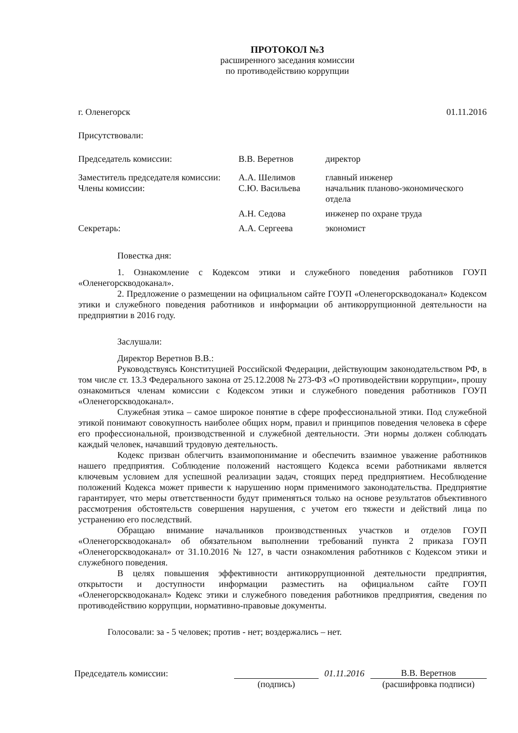ПРОТОКОЛ №3
расширенного заседания комиссии
по противодействию коррупции
г. Оленегорск 01.11.2016
Присутствовали:
| Председатель комиссии: | В.В. Веретнов | директор |
| Заместитель председателя комиссии: | А.А. Шелимов | главный инженер |
| Члены комиссии: | С.Ю. Васильева | начальник планово-экономического отдела |
| | А.Н. Седова | инженер по охране труда |
| Секретарь: | А.А. Сергеева | экономист |
Повестка дня:
1. Ознакомление с Кодексом этики и служебного поведения работников ГОУП «Оленегорскводоканал».
2. Предложение о размещении на официальном сайте ГОУП «Оленегорскводоканал» Кодексом этики и служебного поведения работников и информации об антикоррупционной деятельности на предприятии в 2016 году.
Заслушали:
Директор Веретнов В.В.:
Руководствуясь Конституцией Российской Федерации, действующим законодательством РФ, в том числе ст. 13.3 Федерального закона от 25.12.2008 № 273-ФЗ «О противодействии коррупции», прошу ознакомиться членам комиссии с Кодексом этики и служебного поведения работников ГОУП «Оленегорскводоканал».
Служебная этика – самое широкое понятие в сфере профессиональной этики. Под служебной этикой понимают совокупность наиболее общих норм, правил и принципов поведения человека в сфере его профессиональной, производственной и служебной деятельности. Эти нормы должен соблюдать каждый человек, начавший трудовую деятельность.
Кодекс призван облегчить взаимопонимание и обеспечить взаимное уважение работников нашего предприятия. Соблюдение положений настоящего Кодекса всеми работниками является ключевым условием для успешной реализации задач, стоящих перед предприятием. Несоблюдение положений Кодекса может привести к нарушению норм применимого законодательства. Предприятие гарантирует, что меры ответственности будут применяться только на основе результатов объективного рассмотрения обстоятельств совершения нарушения, с учетом его тяжести и действий лица по устранению его последствий.
Обращаю внимание начальников производственных участков и отделов ГОУП «Оленегорскводоканал» об обязательном выполнении требований пункта 2 приказа ГОУП «Оленегорскводоканал» от 31.10.2016 № 127, в части ознакомления работников с Кодексом этики и служебного поведения.
В целях повышения эффективности антикоррупционной деятельности предприятия, открытости и доступности информации разместить на официальном сайте ГОУП «Оленегорскводоканал» Кодекс этики и служебного поведения работников предприятия, сведения по противодействию коррупции, нормативно-правовые документы.
Голосовали: за - 5 человек; против - нет; воздержались – нет.
Председатель комиссии: 01.11.2016 В.В. Веретнов
(подпись) (расшифровка подписи)